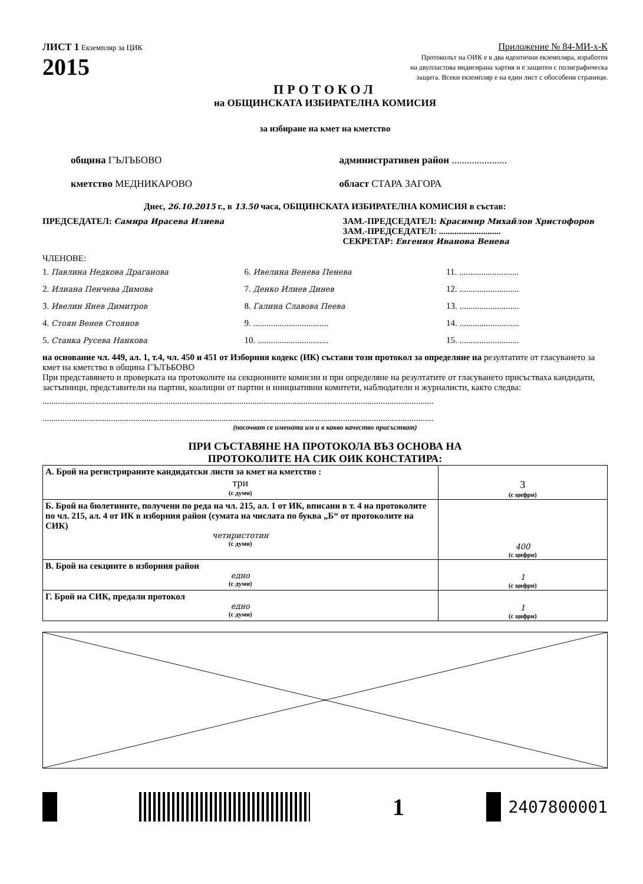ЛИСТ 1 Екземпляр за ЦИК
2015
Приложение № 84-МИ-х-К
Протоколът на ОИК е в два идентични екземпляра, изработен
на двупластова индигирана хартия и е защитен с полиграфическа
защита. Всеки екземпляр е на един лист с обособени страници.
ПРОТОКОЛ
на ОБЩИНСКАТА ИЗБИРАТЕЛНА КОМИСИЯ
за избиране на кмет на кметство
община ГЪЛЪБОВО административен район ......................
кметство МЕДНИКАРОВО област СТАРА ЗАГОРА
Днес, 26.10.2015 г., в 13.50 часа, ОБЩИНСКАТА ИЗБИРАТЕЛНА КОМИСИЯ в състав:
ПРЕДСЕДАТЕЛ: Самира Ирасева Илиева
ЗАМ.-ПРЕДСЕДАТЕЛ: Красимир Михайлов Христофоров
ЗАМ.-ПРЕДСЕДАТЕЛ: ............................
СЕКРЕТАР: Евгения Иванова Венева
ЧЛЕНОВЕ:
1. Павлина Недкова Драганова
2. Илиана Пенчева Димова
3. Ивелин Янев Димитров
4. Стоян Венев Стоянов
5. Станка Русева Нанкова
6. Ивелина Венева Пенева
7. Денко Илиев Динев
8. Галина Славова Пеева
9. ..................................
10. ................................
11. ...........................
12. ...........................
13. ...........................
14. ...........................
15. ...........................
на основание чл. 449, ал. 1, т.4, чл. 450 и 451 от Изборния кодекс (ИК) състави този протокол за определяне на резултатите от гласуването за кмет на кметство в община ГЪЛЪБОВО
При представянето и проверката на протоколите на секционните комисии и при определяне на резултатите от гласуването присъстваха кандидати, застъпници, представители на партии, коалиции от партии и инициативни комитети, наблюдатели и журналисти, както следва:
.................................................................................................................................................................................
.................................................................................................................................................................................
(посочват се имената им и в какво качество присъстват)
ПРИ СЪСТАВЯНЕ НА ПРОТОКОЛА ВЪЗ ОСНОВА НА
ПРОТОКОЛИТЕ НА СИК ОИК КОНСТАТИРА:
| А. Брой на регистрираните кандидатски листи за кмет на кметство : три (с думи) | 3 (с цифри) |
| Б. Брой на бюлетините, получени по реда на чл. 215, ал. 1 от ИК, вписани в т. 4 на протоколите по чл. 215, ал. 4 от ИК в изборния район (сумата на числата по буква „Б“ от протоколите на СИК) четиристотин (с думи) | 400 (с цифри) |
| В. Брой на секциите в изборния район едно (с думи) | 1 (с цифри) |
| Г. Брой на СИК, предали протокол едно (с думи) | 1 (с цифри) |
1
2407800001